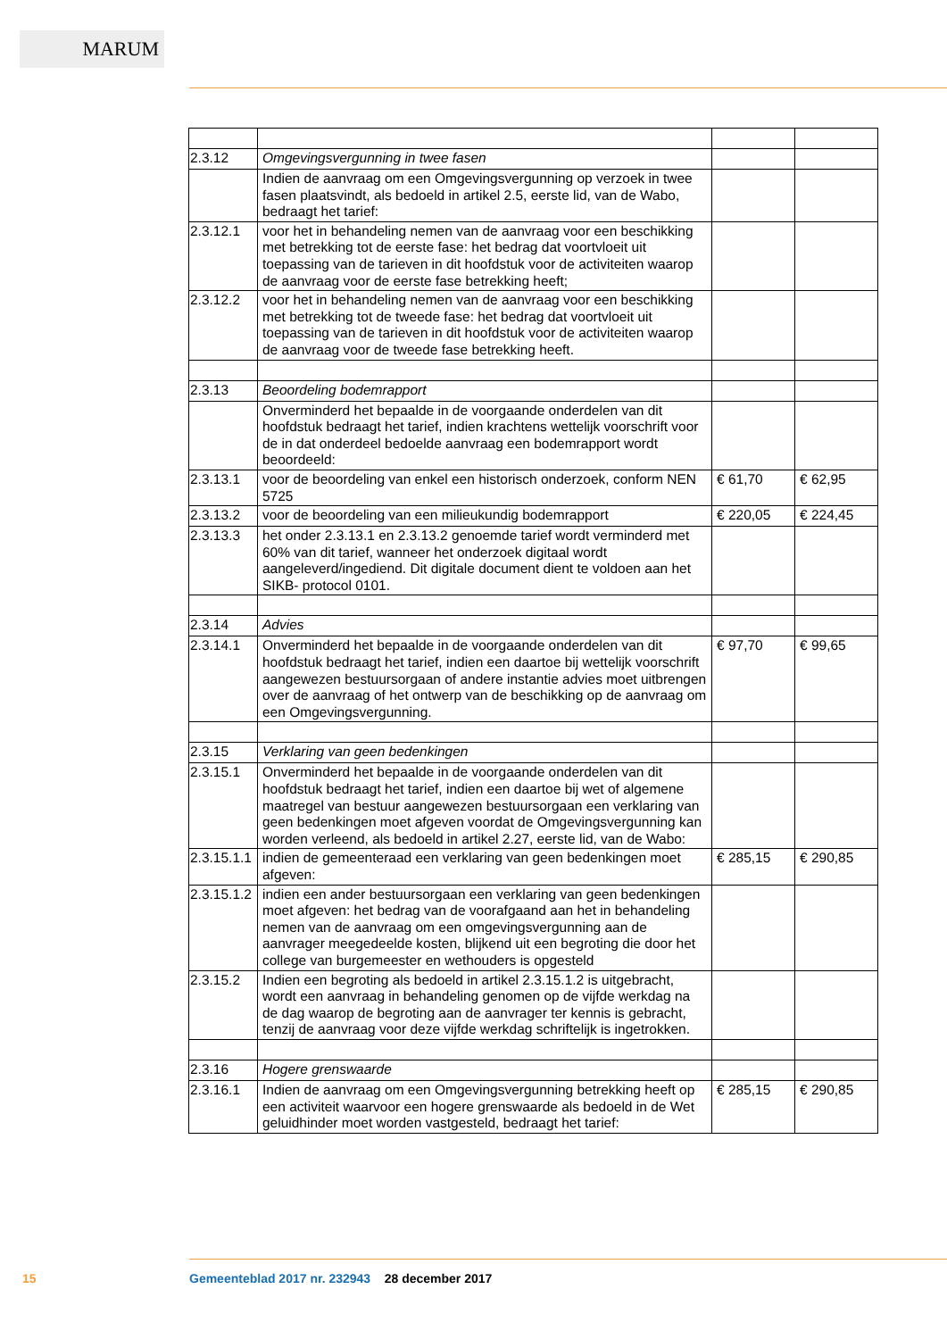MARUM
| 2.3.12 | Omgevingsvergunning in twee fasen | | |
| | Indien de aanvraag om een Omgevingsvergunning op verzoek in twee fasen plaatsvindt, als bedoeld in artikel 2.5, eerste lid, van de Wabo, bedraagt het tarief: | | |
| 2.3.12.1 | voor het in behandeling nemen van de aanvraag voor een beschikking met betrekking tot de eerste fase: het bedrag dat voortvloeit uit toepassing van de tarieven in dit hoofdstuk voor de activiteiten waarop de aanvraag voor de eerste fase betrekking heeft; | | |
| 2.3.12.2 | voor het in behandeling nemen van de aanvraag voor een beschikking met betrekking tot de tweede fase: het bedrag dat voortvloeit uit toepassing van de tarieven in dit hoofdstuk voor de activiteiten waarop de aanvraag voor de tweede fase betrekking heeft. | | |
| 2.3.13 | Beoordeling bodemrapport | | |
| | Onverminderd het bepaalde in de voorgaande onderdelen van dit hoofdstuk bedraagt het tarief, indien krachtens wettelijk voorschrift voor de in dat onderdeel bedoelde aanvraag een bodemrapport wordt beoordeeld: | | |
| 2.3.13.1 | voor de beoordeling van enkel een historisch onderzoek, conform NEN 5725 | € 61,70 | € 62,95 |
| 2.3.13.2 | voor de beoordeling van een milieukundig bodemrapport | € 220,05 | € 224,45 |
| 2.3.13.3 | het onder 2.3.13.1 en 2.3.13.2 genoemde tarief wordt verminderd met 60% van dit tarief, wanneer het onderzoek digitaal wordt aangeleverd/ingediend. Dit digitale document dient te voldoen aan het SIKB- protocol 0101. | | |
| 2.3.14 | Advies | | |
| 2.3.14.1 | Onverminderd het bepaalde in de voorgaande onderdelen van dit hoofdstuk bedraagt het tarief, indien een daartoe bij wettelijk voorschrift aangewezen bestuursorgaan of andere instantie advies moet uitbrengen over de aanvraag of het ontwerp van de beschikking op de aanvraag om een Omgevingsvergunning. | € 97,70 | € 99,65 |
| 2.3.15 | Verklaring van geen bedenkingen | | |
| 2.3.15.1 | Onverminderd het bepaalde in de voorgaande onderdelen van dit hoofdstuk bedraagt het tarief, indien een daartoe bij wet of algemene maatregel van bestuur aangewezen bestuursorgaan een verklaring van geen bedenkingen moet afgeven voordat de Omgevingsvergunning kan worden verleend, als bedoeld in artikel 2.27, eerste lid, van de Wabo: | | |
| 2.3.15.1.1 | indien de gemeenteraad een verklaring van geen bedenkingen moet afgeven: | € 285,15 | € 290,85 |
| 2.3.15.1.2 | indien een ander bestuursorgaan een verklaring van geen bedenkingen moet afgeven: het bedrag van de voorafgaand aan het in behandeling nemen van de aanvraag om een omgevingsvergunning aan de aanvrager meegedeelde kosten, blijkend uit een begroting die door het college van burgemeester en wethouders is opgesteld | | |
| 2.3.15.2 | Indien een begroting als bedoeld in artikel 2.3.15.1.2 is uitgebracht, wordt een aanvraag in behandeling genomen op de vijfde werkdag na de dag waarop de begroting aan de aanvrager ter kennis is gebracht, tenzij de aanvraag voor deze vijfde werkdag schriftelijk is ingetrokken. | | |
| 2.3.16 | Hogere grenswaarde | | |
| 2.3.16.1 | Indien de aanvraag om een Omgevingsvergunning betrekking heeft op een activiteit waarvoor een hogere grenswaarde als bedoeld in de Wet geluidhinder moet worden vastgesteld, bedraagt het tarief: | € 285,15 | € 290,85 |
15
Gemeenteblad 2017 nr. 232943 28 december 2017